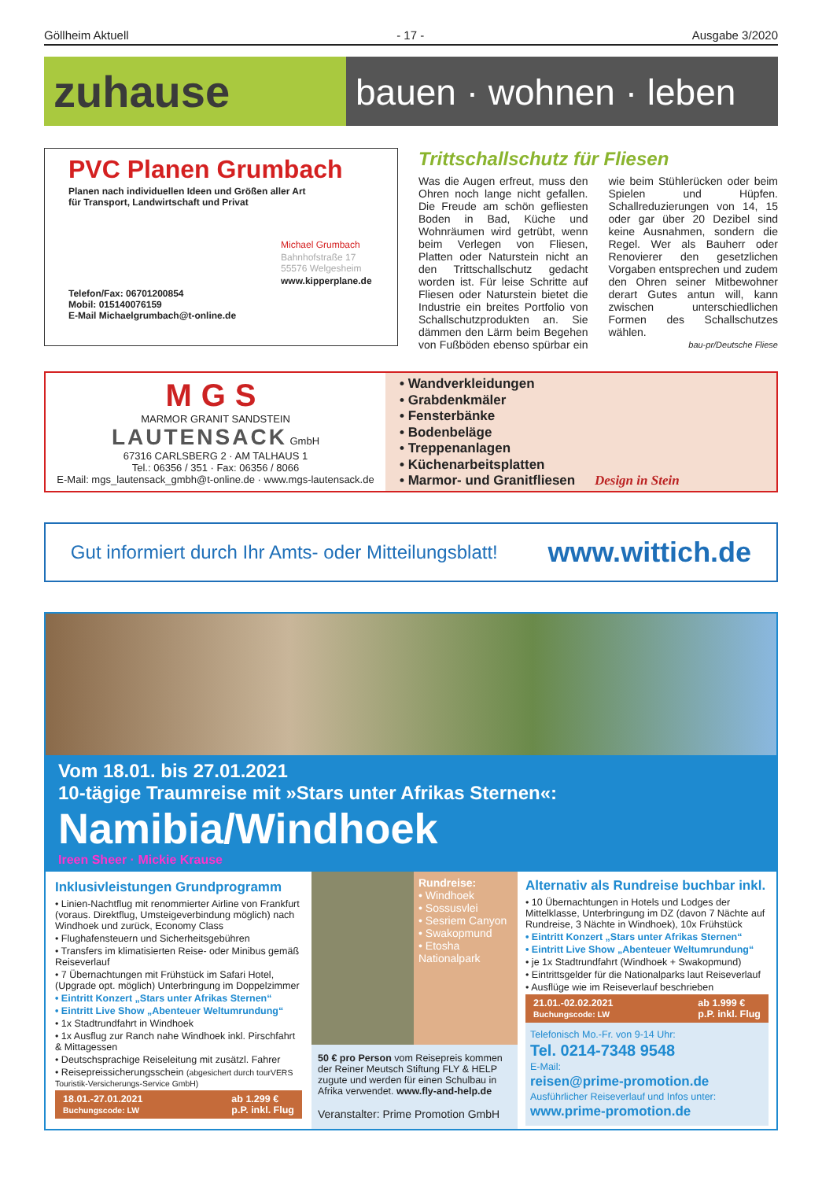Göllheim Aktuell - 17 - Ausgabe 3/2020
zuhause
bauen · wohnen · leben
PVC Planen Grumbach
Planen nach individuellen Ideen und Größen aller Art
für Transport, Landwirtschaft und Privat
Michael Grumbach
Bahnhofstraße 17
55576 Welgesheim
www.kipperplane.de
Telefon/Fax: 06701200854
Mobil: 015140076159
E-Mail Michaelgrumbach@t-online.de
Trittschallschutz für Fliesen
Was die Augen erfreut, muss den Ohren noch lange nicht gefallen. Die Freude am schön gefliesten Boden in Bad, Küche und Wohnräumen wird getrübt, wenn beim Verlegen von Fliesen, Platten oder Naturstein nicht an den Trittschallschutz gedacht worden ist. Für leise Schritte auf Fliesen oder Naturstein bietet die Industrie ein breites Portfolio von Schallschutzprodukten an. Sie dämmen den Lärm beim Begehen von Fußböden ebenso spürbar ein wie beim Stühlerücken oder beim Spielen und Hüpfen. Schallreduzierungen von 14, 15 oder gar über 20 Dezibel sind keine Ausnahmen, sondern die Regel. Wer als Bauherr oder Renovierer den gesetzlichen Vorgaben entsprechen und zudem den Ohren seiner Mitbewohner derart Gutes antun will, kann zwischen unterschiedlichen Formen des Schallschutzes wählen.
bau-pr/Deutsche Fliese
MGS
MARMOR GRANIT SANDSTEIN
LAUTENSACK GmbH
67316 CARLSBERG 2 · AM TALHAUS 1
Tel.: 06356 / 351 · Fax: 06356 / 8066
E-Mail: mgs_lautensack_gmbh@t-online.de · www.mgs-lautensack.de
• Wandverkleidungen
• Grabdenkmäler
• Fensterbänke
• Bodenbeläge
• Treppenanlagen
• Küchenarbeitsplatten
• Marmor- und Granitfliesen Design in Stein
Gut informiert durch Ihr Amts- oder Mitteilungsblatt! www.wittich.de
Vom 18.01. bis 27.01.2021
10-tägige Traumreise mit »Stars unter Afrikas Sternen«:
Namibia/Windhoek
Ireen Sheer · Mickie Krause
Inklusivleistungen Grundprogramm
• Linien-Nachtflug mit renommierter Airline von Frankfurt (voraus. Direktflug, Umsteigeverbindung möglich) nach Windhoek und zurück, Economy Class
• Flughafensteuern und Sicherheitsgebühren
• Transfers im klimatisierten Reise- oder Minibus gemäß Reiseverlauf
• 7 Übernachtungen mit Frühstück im Safari Hotel, (Upgrade opt. möglich) Unterbringung im Doppelzimmer
• Eintritt Konzert „Stars unter Afrikas Sternen“
• Eintritt Live Show „Abenteuer Weltumrundung“
• 1x Stadtrundfahrt in Windhoek
• 1x Ausflug zur Ranch nahe Windhoek inkl. Pirschfahrt & Mittagessen
• Deutschsprachige Reiseleitung mit zusätzl. Fahrer
• Reisepreissicherungsschein (abgesichert durch tourVERS Touristik-Versicherungs-Service GmbH)
18.01.-27.01.2021
Buchungscode: LW ab 1.299 €
p.P. inkl. Flug
Rundreise:
• Windhoek
• Sossusvlei
• Sesriem Canyon
• Swakopmund
• Etosha Nationalpark
50 € pro Person vom Reisepreis kommen der Reiner Meutsch Stiftung FLY & HELP zugute und werden für einen Schulbau in Afrika verwendet. www.fly-and-help.de
Veranstalter: Prime Promotion GmbH
Alternativ als Rundreise buchbar inkl.
• 10 Übernachtungen in Hotels und Lodges der Mittelklasse, Unterbringung im DZ (davon 7 Nächte auf Rundreise, 3 Nächte in Windhoek), 10x Frühstück
• Eintritt Konzert „Stars unter Afrikas Sternen“
• Eintritt Live Show „Abenteuer Weltumrundung“
• je 1x Stadtrundfahrt (Windhoek + Swakopmund)
• Eintrittsgelder für die Nationalparks laut Reiseverlauf
• Ausflüge wie im Reiseverlauf beschrieben
21.01.-02.02.2021
Buchungscode: LW ab 1.999 €
p.P. inkl. Flug
Telefonisch Mo.-Fr. von 9-14 Uhr:
Tel. 0214-7348 9548
E-Mail:
reisen@prime-promotion.de
Ausführlicher Reiseverlauf und Infos unter:
www.prime-promotion.de